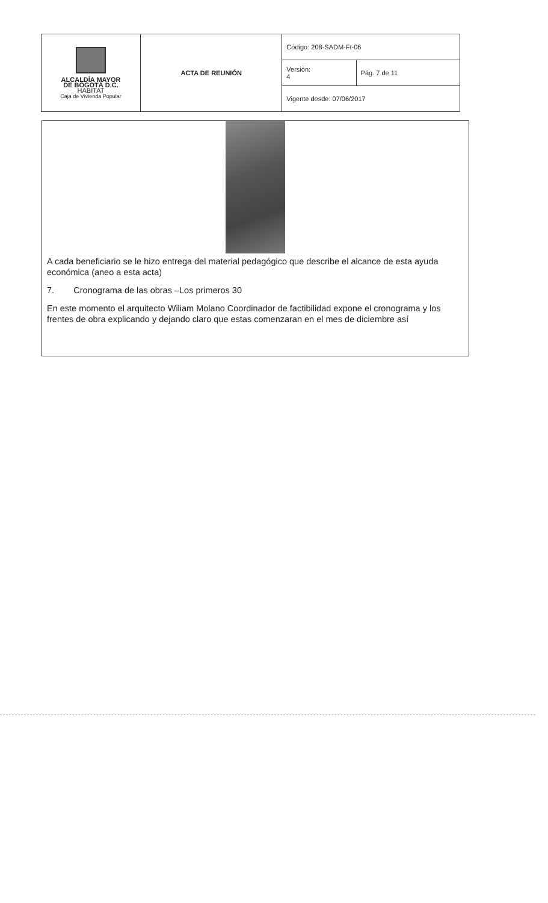| ALCALDÍA MAYOR DE BOGOTÁ D.C. HABITAT Caja de Vivienda Popular | ACTA DE REUNIÓN | Código: 208-SADM-Ft-06 | |
| | | Versión: 4 | Pág. 7 de 11 |
| | | Vigente desde: 07/06/2017 | |
A cada beneficiario se le hizo entrega del material pedagógico que describe el alcance de esta ayuda económica (aneo a esta acta)
7. Cronograma de las obras –Los primeros 30
En este momento el arquitecto Wiliam Molano Coordinador de factibilidad expone el cronograma y los frentes de obra explicando y dejando claro que estas comenzaran en el mes de diciembre así